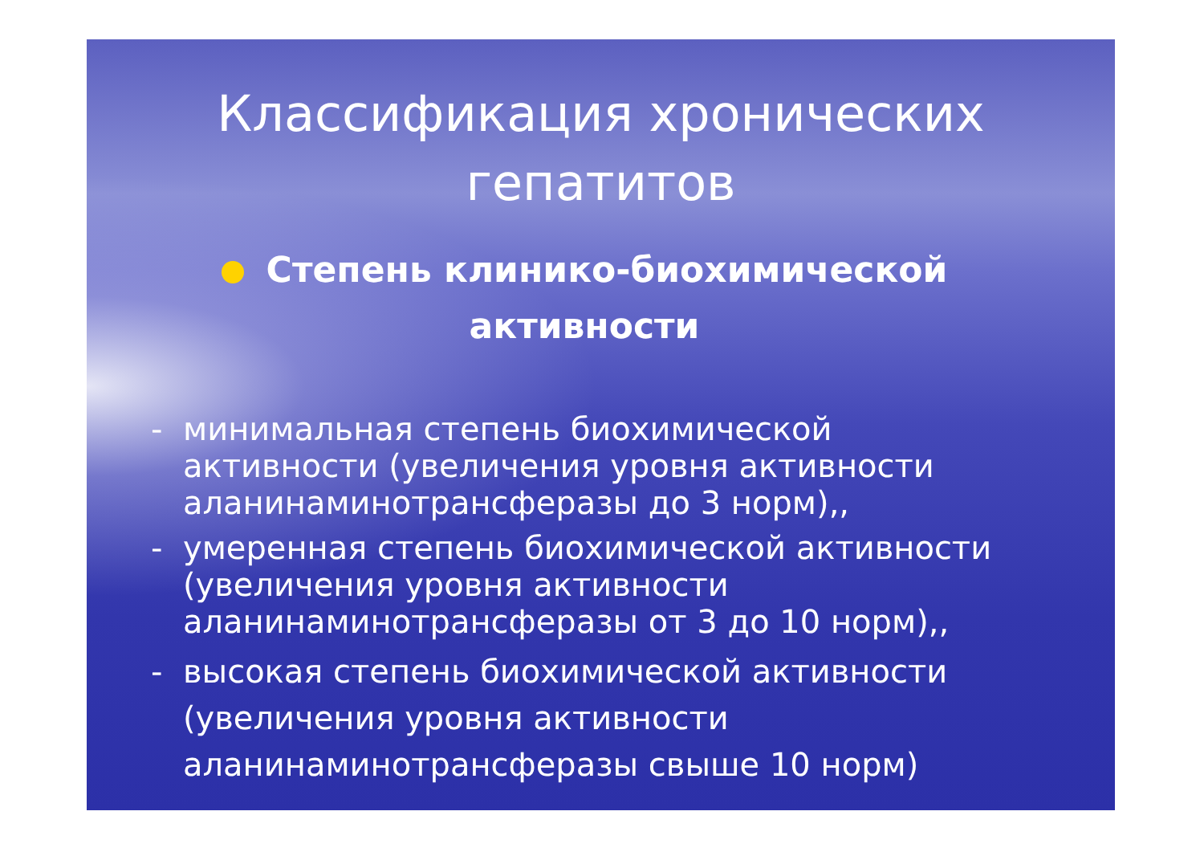Классификация хронических гепатитов
Степень клинико-биохимической активности
- минимальная степень биохимической активности (увеличения уровня активности аланинаминотрансферазы до 3 норм),,
- умеренная степень биохимической активности (увеличения уровня активности аланинаминотрансферазы от 3 до 10 норм),,
- высокая степень биохимической активности (увеличения уровня активности аланинаминотрансферазы свыше 10 норм)